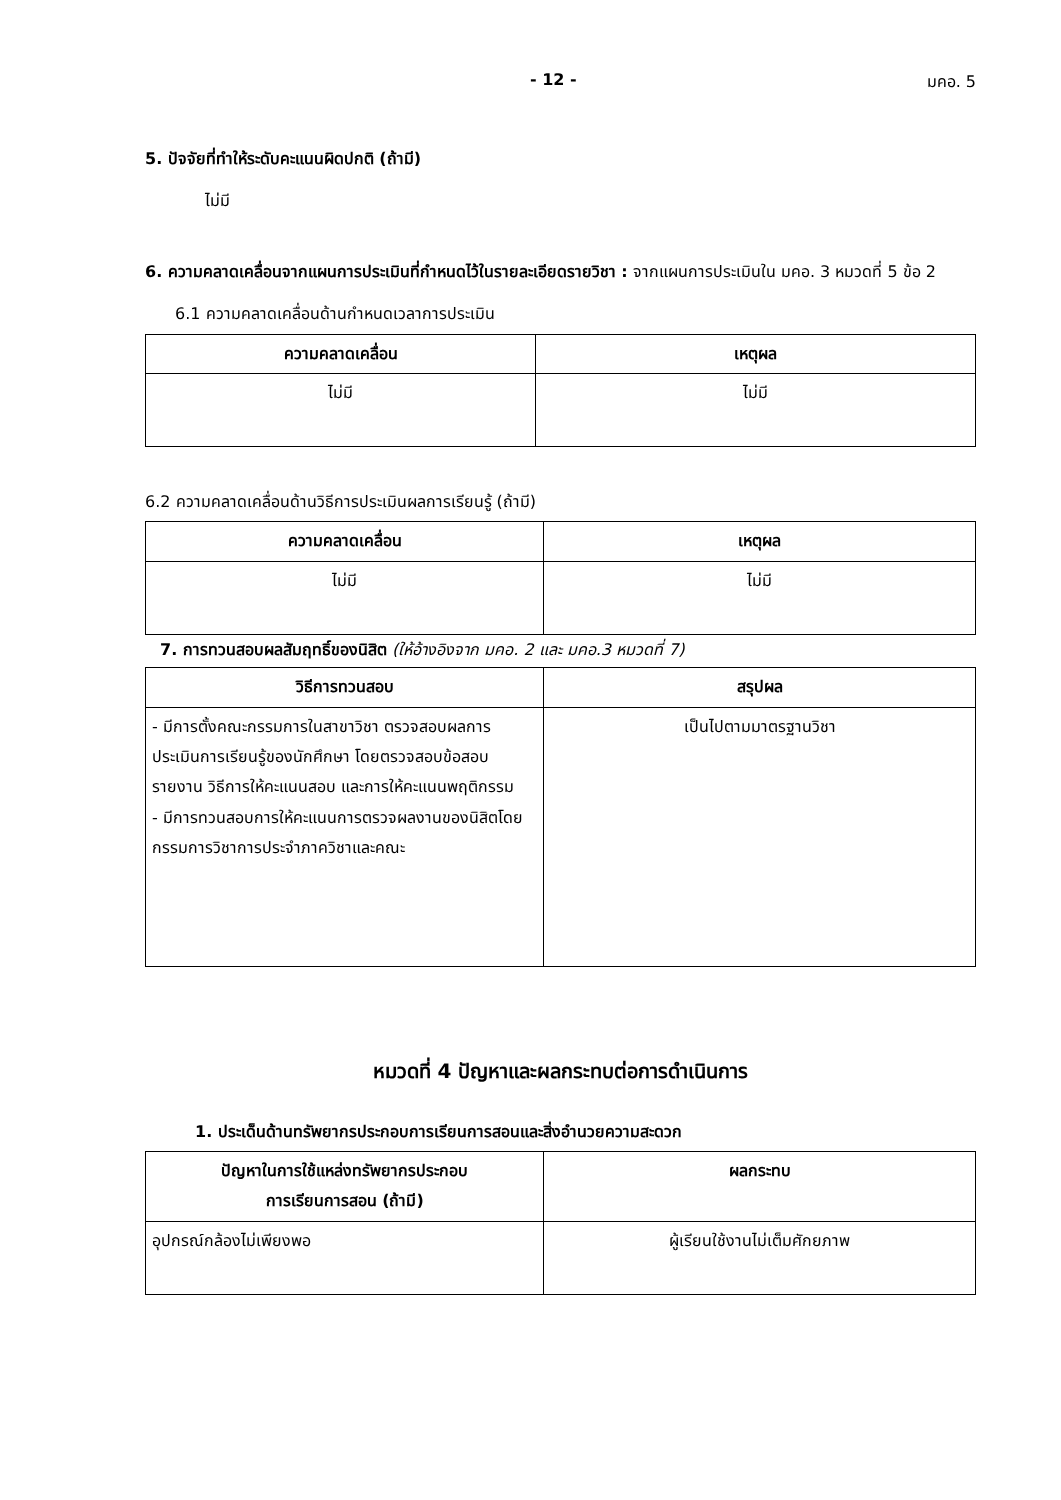- 12 - มคอ. 5
5. ปัจจัยที่ทำให้ระดับคะแนนผิดปกติ (ถ้ามี)
ไม่มี
6. ความคลาดเคลื่อนจากแผนการประเมินที่กำหนดไว้ในรายละเอียดรายวิชา : จากแผนการประเมินใน มคอ. 3 หมวดที่ 5 ข้อ 2
6.1 ความคลาดเคลื่อนด้านกำหนดเวลาการประเมิน
| ความคลาดเคลื่อน | เหตุผล |
| --- | --- |
| ไม่มี | ไม่มี |
6.2 ความคลาดเคลื่อนด้านวิธีการประเมินผลการเรียนรู้ (ถ้ามี)
| ความคลาดเคลื่อน | เหตุผล |
| --- | --- |
| ไม่มี | ไม่มี |
7. การทวนสอบผลสัมฤทธิ์ของนิสิต (ให้อ้างอิงจาก มคอ. 2 และ มคอ.3 หมวดที่ 7)
| วิธีการทวนสอบ | สรุปผล |
| --- | --- |
| - มีการตั้งคณะกรรมการในสาขาวิชา ตรวจสอบผลการประเมินการเรียนรู้ของนักศึกษา โดยตรวจสอบข้อสอบรายงาน วิธีการให้คะแนนสอบ และการให้คะแนนพฤติกรรม - มีการทวนสอบการให้คะแนนการตรวจผลงานของนิสิตโดยกรรมการวิชาการประจำภาควิชาและคณะ | เป็นไปตามมาตรฐานวิชา |
หมวดที่ 4 ปัญหาและผลกระทบต่อการดำเนินการ
1. ประเด็นด้านทรัพยากรประกอบการเรียนการสอนและสิ่งอำนวยความสะดวก
| ปัญหาในการใช้แหล่งทรัพยากรประกอบ การเรียนการสอน (ถ้ามี) | ผลกระทบ |
| --- | --- |
| อุปกรณ์กล้องไม่เพียงพอ | ผู้เรียนใช้งานไม่เต็มศักยภาพ |